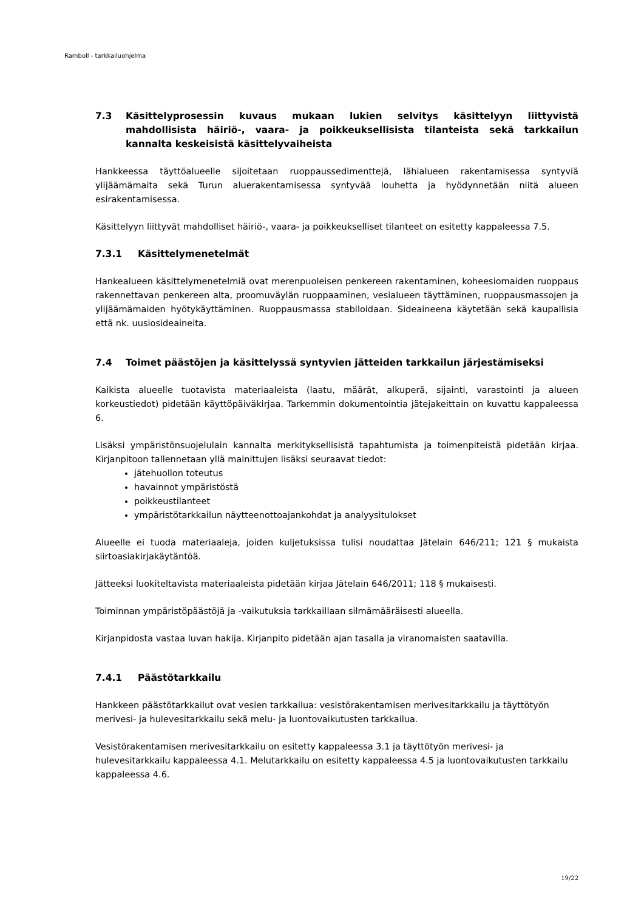Ramboll - tarkkailuohjelma
7.3 Käsittelyprosessin kuvaus mukaan lukien selvitys käsittelyyn liittyvistä mahdollisista häiriö-, vaara- ja poikkeuksellisista tilanteista sekä tarkkailun kannalta keskeisistä käsittelyvaiheista
Hankkeessa täyttöalueelle sijoitetaan ruoppaussedimenttejä, lähialueen rakentamisessa syntyviä ylijäämämaita sekä Turun aluerakentamisessa syntyvää louhetta ja hyödynnetään niitä alueen esirakentamisessa.
Käsittelyyn liittyvät mahdolliset häiriö-, vaara- ja poikkeukselliset tilanteet on esitetty kappaleessa 7.5.
7.3.1 Käsittelymenetelmät
Hankealueen käsittelymenetelmiä ovat merenpuoleisen penkereen rakentaminen, koheesiomaiden ruoppaus rakennettavan penkereen alta, proomuväylän ruoppaaminen, vesialueen täyttäminen, ruoppausmassojen ja ylijäämämaiden hyötykäyttäminen. Ruoppausmassa stabiloidaan. Sideaineena käytetään sekä kaupallisia että nk. uusiosideaineita.
7.4 Toimet päästöjen ja käsittelyssä syntyvien jätteiden tarkkailun järjestämiseksi
Kaikista alueelle tuotavista materiaaleista (laatu, määrät, alkuperä, sijainti, varastointi ja alueen korkeustiedot) pidetään käyttöpäiväkirjaa. Tarkemmin dokumentointia jätejakeittain on kuvattu kappaleessa 6.
Lisäksi ympäristönsuojelulain kannalta merkityksellisistä tapahtumista ja toimenpiteistä pidetään kirjaa. Kirjanpitoon tallennetaan yllä mainittujen lisäksi seuraavat tiedot:
jätehuollon toteutus
havainnot ympäristöstä
poikkeustilanteet
ympäristötarkkailun näytteenottoajankohdat ja analyysitulokset
Alueelle ei tuoda materiaaleja, joiden kuljetuksissa tulisi noudattaa Jätelain 646/211; 121 § mukaista siirtoasiakirjakäytäntöä.
Jätteeksi luokiteltavista materiaaleista pidetään kirjaa Jätelain 646/2011; 118 § mukaisesti.
Toiminnan ympäristöpäästöjä ja -vaikutuksia tarkkaillaan silmämääräisesti alueella.
Kirjanpidosta vastaa luvan hakija. Kirjanpito pidetään ajan tasalla ja viranomaisten saatavilla.
7.4.1 Päästötarkkailu
Hankkeen päästötarkkailut ovat vesien tarkkailua: vesistörakentamisen merivesitarkkailu ja täyttötyön merivesi- ja hulevesitarkkailu sekä melu- ja luontovaikutusten tarkkailua.
Vesistörakentamisen merivesitarkkailu on esitetty kappaleessa 3.1 ja täyttötyön merivesi- ja hulevesitarkkailu kappaleessa 4.1. Melutarkkailu on esitetty kappaleessa 4.5 ja luontovaikutusten tarkkailu kappaleessa 4.6.
19/22